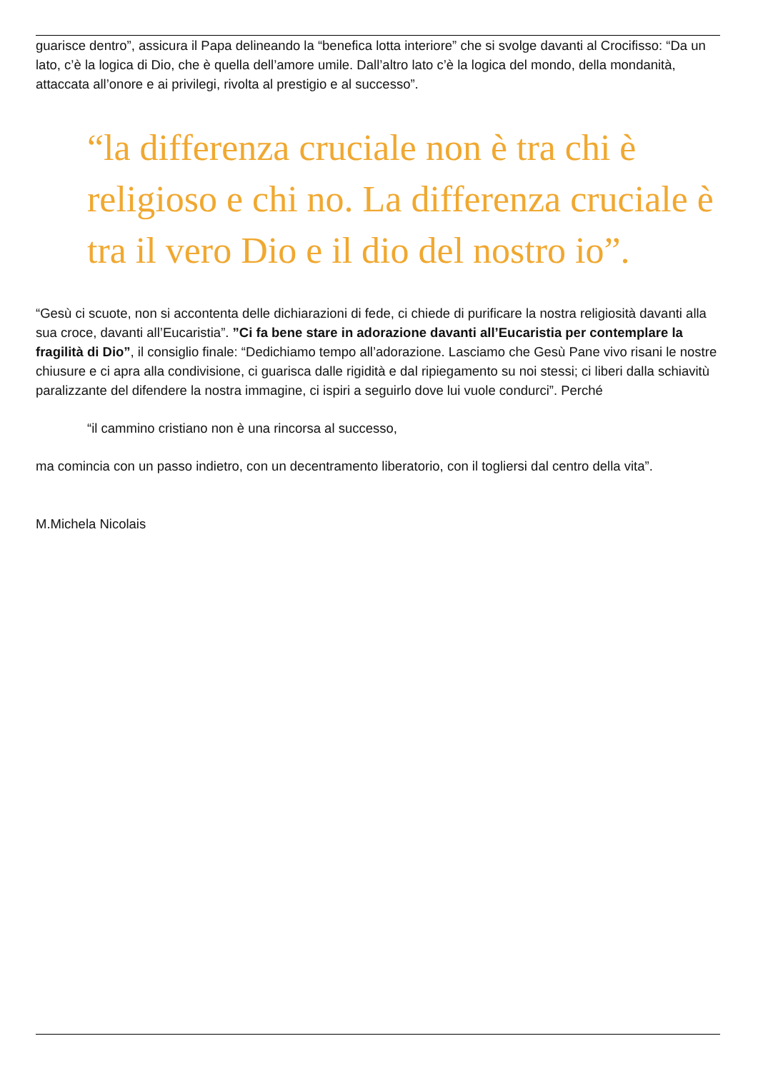guarisce dentro”, assicura il Papa delineando la “benefica lotta interiore” che si svolge davanti al Crocifisso: “Da un lato, c’è la logica di Dio, che è quella dell’amore umile. Dall’altro lato c’è la logica del mondo, della mondanità, attaccata all’onore e ai privilegi, rivolta al prestigio e al successo”.
“la differenza cruciale non è tra chi è religioso e chi no. La differenza cruciale è tra il vero Dio e il dio del nostro io”.
“Gesù ci scuote, non si accontenta delle dichiarazioni di fede, ci chiede di purificare la nostra religiosità davanti alla sua croce, davanti all’Eucaristia”. ”Ci fa bene stare in adorazione davanti all’Eucaristia per contemplare la fragilità di Dio”, il consiglio finale: “Dedichiamo tempo all’adorazione. Lasciamo che Gesù Pane vivo risani le nostre chiusure e ci apra alla condivisione, ci guarisca dalle rigidità e dal ripiegamento su noi stessi; ci liberi dalla schiavitù paralizzante del difendere la nostra immagine, ci ispiri a seguirlo dove lui vuole condurci”. Perché
“il cammino cristiano non è una rincorsa al successo,
ma comincia con un passo indietro, con un decentramento liberatorio, con il togliersi dal centro della vita”.
M.Michela Nicolais